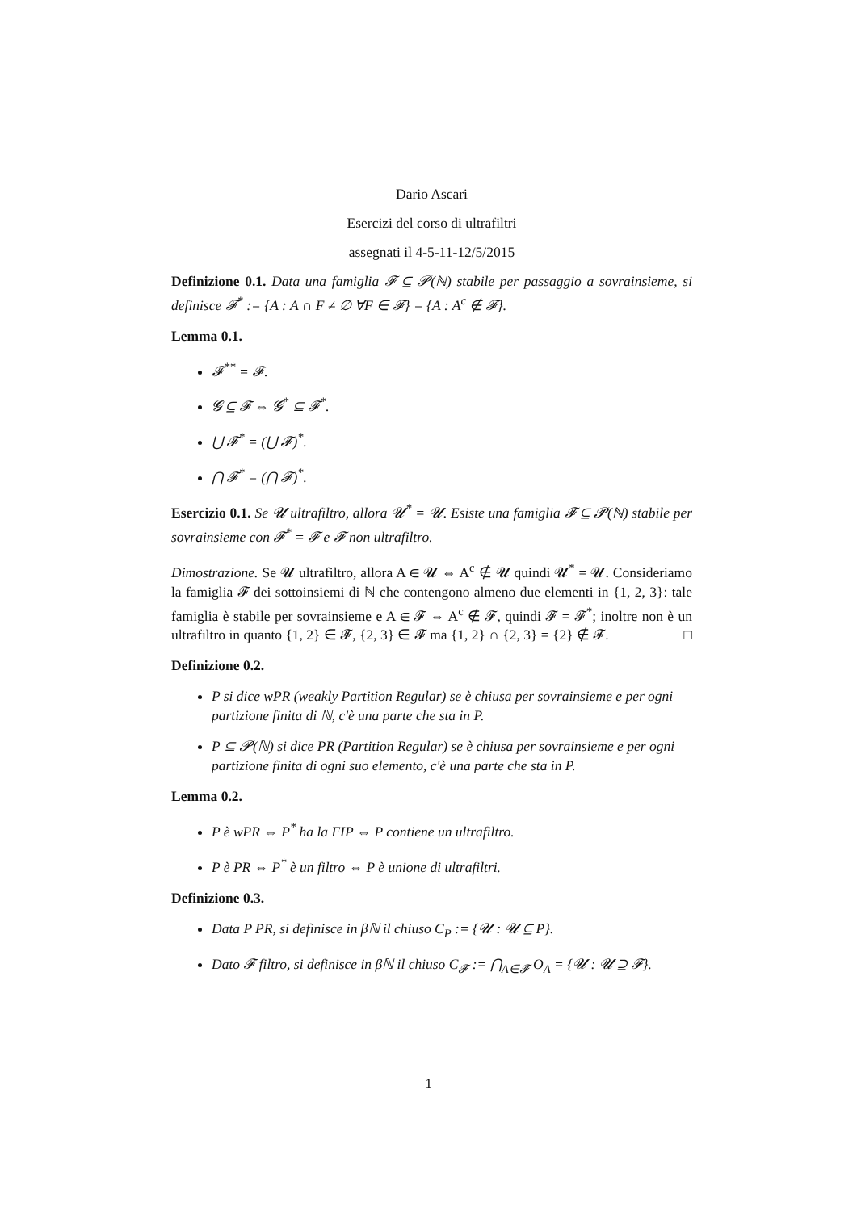Dario Ascari
Esercizi del corso di ultrafiltri
assegnati il 4-5-11-12/5/2015
Definizione 0.1. Data una famiglia 𝓕 ⊆ 𝓟(ℕ) stabile per passaggio a sovrainsieme, si definisce 𝓕<sup>*</sup> := {A : A ∩ F ≠ ∅ ∀F ∈ 𝓕} = {A : A<sup>c</sup> ∉ 𝓕}.
Lemma 0.1.
𝓕<sup>**</sup> = 𝓕.
𝓖 ⊆ 𝓕 ⇔ 𝓖<sup>*</sup> ⊆ 𝓕<sup>*</sup>.
⋃ 𝓕<sup>*</sup> = (⋃ 𝓕)<sup>*</sup>.
⋂ 𝓕<sup>*</sup> = (⋂ 𝓕)<sup>*</sup>.
Esercizio 0.1. Se 𝓤 ultrafiltro, allora 𝓤<sup>*</sup> = 𝓤. Esiste una famiglia 𝓕 ⊆ 𝓟(ℕ) stabile per sovrainsieme con 𝓕<sup>*</sup> = 𝓕 e 𝓕 non ultrafiltro.
Dimostrazione. Se 𝓤 ultrafiltro, allora A ∈ 𝓤 ⇔ A<sup>c</sup> ∉ 𝓤 quindi 𝓤<sup>*</sup> = 𝓤. Consideriamo la famiglia 𝓕 dei sottoinsiemi di ℕ che contengono almeno due elementi in {1, 2, 3}: tale famiglia è stabile per sovrainsieme e A ∈ 𝓕 ⇔ A<sup>c</sup> ∉ 𝓕, quindi 𝓕 = 𝓕<sup>*</sup>; inoltre non è un ultrafiltro in quanto {1, 2} ∈ 𝓕, {2, 3} ∈ 𝓕 ma {1, 2} ∩ {2, 3} = {2} ∉ 𝓕. □
Definizione 0.2.
P si dice wPR (weakly Partition Regular) se è chiusa per sovrainsieme e per ogni partizione finita di ℕ, c'è una parte che sta in P.
P ⊆ 𝓟(ℕ) si dice PR (Partition Regular) se è chiusa per sovrainsieme e per ogni partizione finita di ogni suo elemento, c'è una parte che sta in P.
Lemma 0.2.
P è wPR ⇔ P<sup>*</sup> ha la FIP ⇔ P contiene un ultrafiltro.
P è PR ⇔ P<sup>*</sup> è un filtro ⇔ P è unione di ultrafiltri.
Definizione 0.3.
Data P PR, si definisce in βℕ il chiuso C<sub>P</sub> := {𝓤 : 𝓤 ⊆ P}.
Dato 𝓕 filtro, si definisce in βℕ il chiuso C<sub>𝓕</sub> := ⋂<sub>A∈𝓕</sub> O<sub>A</sub> = {𝓤 : 𝓤 ⊇ 𝓕}.
1